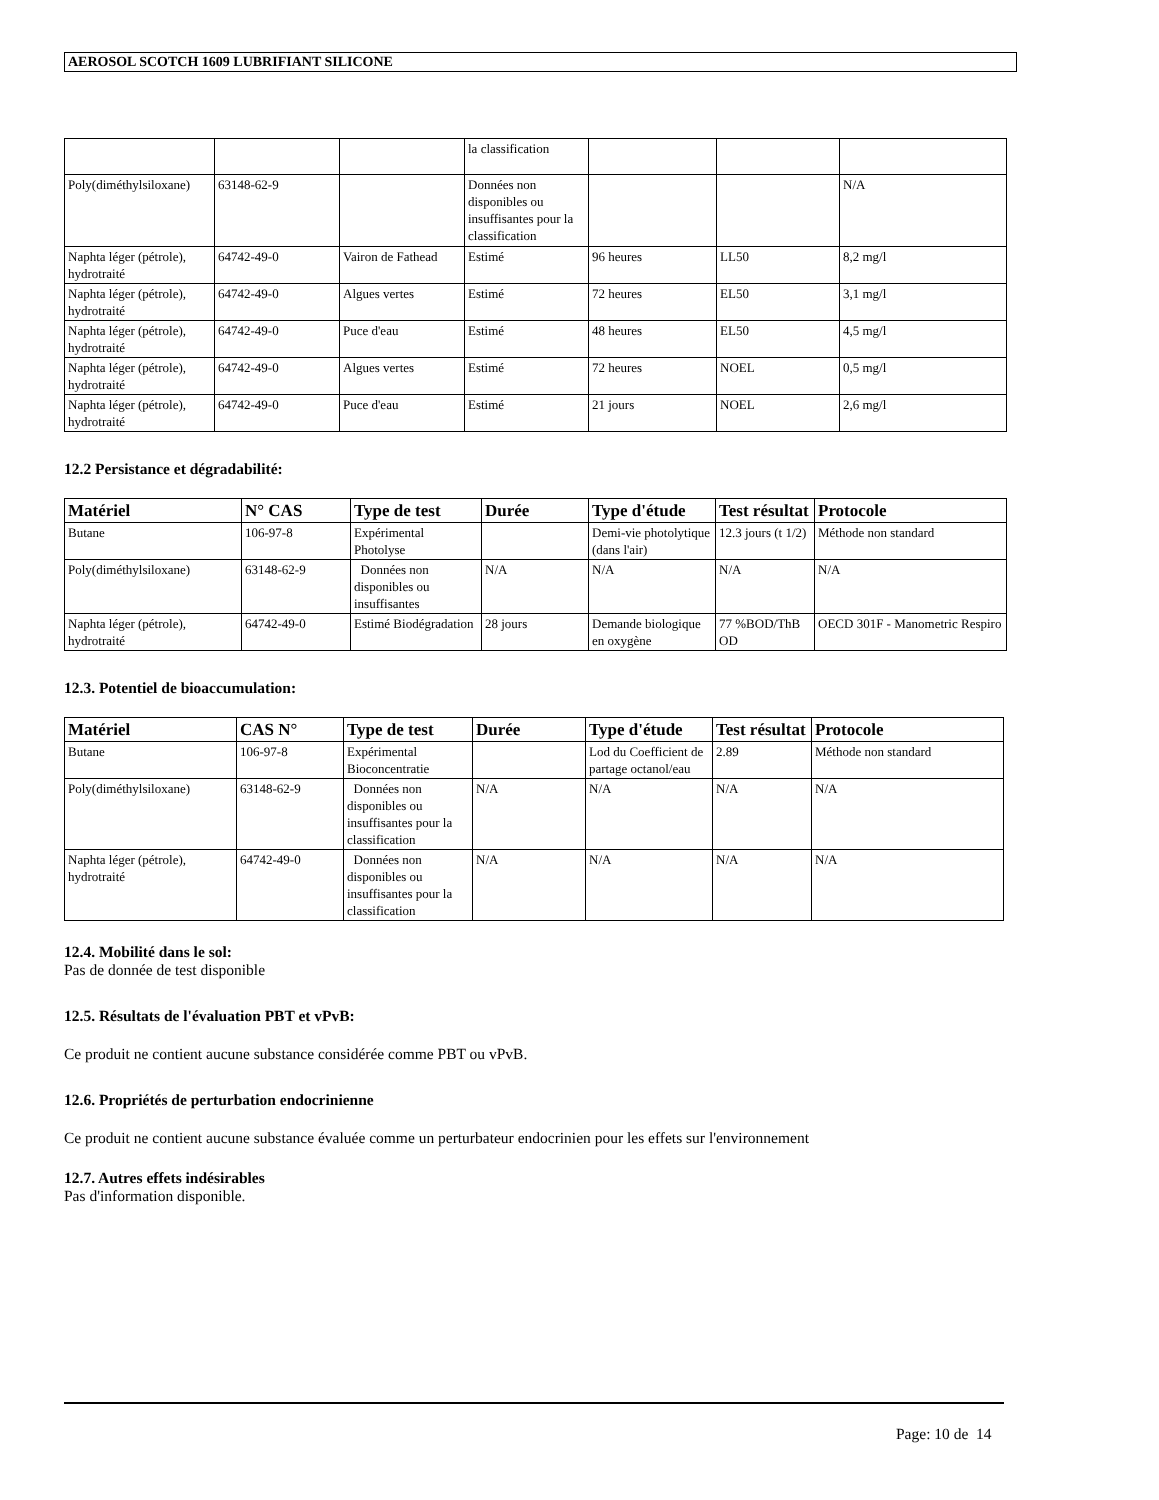AEROSOL SCOTCH 1609 LUBRIFIANT SILICONE
| | | | la classification | | | |
| Poly(diméthylsiloxane) | 63148-62-9 | | Données non disponibles ou insuffisantes pour la classification | | | N/A |
| Naphta léger (pétrole), hydrotraité | 64742-49-0 | Vairon de Fathead | Estimé | 96 heures | LL50 | 8,2 mg/l |
| Naphta léger (pétrole), hydrotraité | 64742-49-0 | Algues vertes | Estimé | 72 heures | EL50 | 3,1 mg/l |
| Naphta léger (pétrole), hydrotraité | 64742-49-0 | Puce d'eau | Estimé | 48 heures | EL50 | 4,5 mg/l |
| Naphta léger (pétrole), hydrotraité | 64742-49-0 | Algues vertes | Estimé | 72 heures | NOEL | 0,5 mg/l |
| Naphta léger (pétrole), hydrotraité | 64742-49-0 | Puce d'eau | Estimé | 21 jours | NOEL | 2,6 mg/l |
12.2 Persistance et dégradabilité:
| Matériel | N° CAS | Type de test | Durée | Type d'étude | Test résultat | Protocole |
| --- | --- | --- | --- | --- | --- | --- |
| Butane | 106-97-8 | Expérimental Photolyse | | Demi-vie photolytique (dans l'air) | 12.3 jours (t 1/2) | Méthode non standard |
| Poly(diméthylsiloxane) | 63148-62-9 | Données non disponibles ou insuffisantes | N/A | N/A | N/A | N/A |
| Naphta léger (pétrole), hydrotraité | 64742-49-0 | Estimé Biodégradation | 28 jours | Demande biologique en oxygène | 77 %BOD/ThB OD | OECD 301F - Manometric Respiro |
12.3. Potentiel de bioaccumulation:
| Matériel | CAS N° | Type de test | Durée | Type d'étude | Test résultat | Protocole |
| --- | --- | --- | --- | --- | --- | --- |
| Butane | 106-97-8 | Expérimental Bioconcentratie | | Lod du Coefficient de partage octanol/eau | 2.89 | Méthode non standard |
| Poly(diméthylsiloxane) | 63148-62-9 | Données non disponibles ou insuffisantes pour la classification | N/A | N/A | N/A | N/A |
| Naphta léger (pétrole), hydrotraité | 64742-49-0 | Données non disponibles ou insuffisantes pour la classification | N/A | N/A | N/A | N/A |
12.4. Mobilité dans le sol:
Pas de donnée de test disponible
12.5. Résultats de l'évaluation PBT et vPvB:
Ce produit ne contient aucune substance considérée comme PBT ou vPvB.
12.6. Propriétés de perturbation endocrinienne
Ce produit ne contient aucune substance évaluée comme un perturbateur endocrinien pour les effets sur l'environnement
12.7. Autres effets indésirables
Pas d'information disponible.
Page: 10 de 14